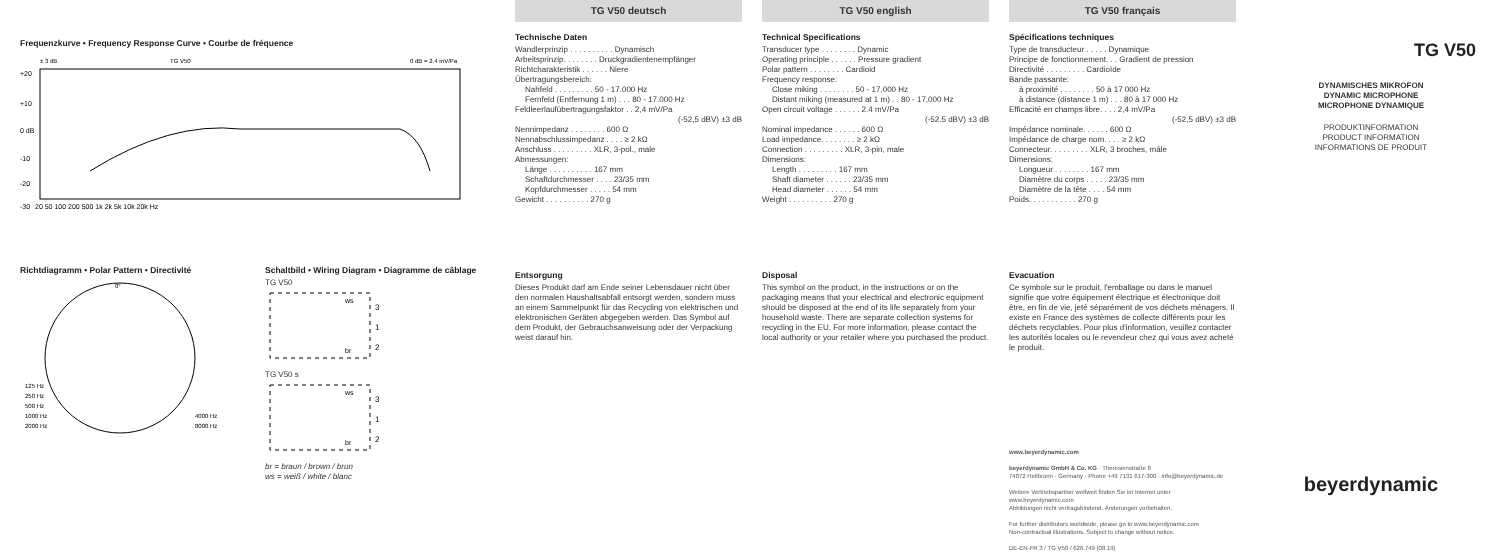Frequenzkurve • Frequency Response Curve • Courbe de fréquence
± 3 dB
TG V50
0 dB = 2.4 mV/Pa
+20
+10
0 dB
-10
-20
-30
20 50 100 200 500 1k 2k 5k 10k 20k Hz
Richtdiagramm • Polar Pattern • Directivité
0°
125 Hz
250 Hz
500 Hz
1000 Hz
2000 Hz
4000 Hz
8000 Hz
Schaltbild • Wiring Diagram • Diagramme de câblage
TG V50
ws
3
1
br
2
TG V50 s
ws
3
1
br
2
br = braun / brown / brun
ws = weiß / white / blanc
TG V50 deutsch
Technische Daten
Wandlerprinzip . . . . . . . . . . Dynamisch
Arbeitsprinzip. . . . . . . . Druckgradientenempfänger
Richtcharakteristik . . . . . . Niere
Übertragungsbereich:
Nahfeld . . . . . . . . . 50 - 17.000 Hz
Fernfeld (Entfernung 1 m) . . . 80 - 17.000 Hz
Feldleerlaufübertragungsfaktor . . 2,4 mV/Pa
(-52,5 dBV) ±3 dB
Nennimpedanz . . . . . . . . 600 Ω
Nennabschlussimpedanz . . . . ≥ 2 kΩ
Anschluss . . . . . . . . . XLR, 3-pol., male
Abmessungen:
Länge . . . . . . . . . . 167 mm
Schaftdurchmesser . . . . 23/35 mm
Kopfdurchmesser . . . . . 54 mm
Gewicht . . . . . . . . . . 270 g
Entsorgung
Dieses Produkt darf am Ende seiner Lebensdauer nicht über den normalen Haushaltsabfall entsorgt werden, sondern muss an einem Sammelpunkt für das Recycling von elektrischen und elektronischen Geräten abgegeben werden. Das Symbol auf dem Produkt, der Gebrauchsanweisung oder der Verpackung weist darauf hin.
TG V50 english
Technical Specifications
Transducer type . . . . . . . . Dynamic
Operating principle . . . . . . Pressure gradient
Polar pattern . . . . . . . . Cardioid
Frequency response:
Close miking . . . . . . . . 50 - 17,000 Hz
Distant miking (measured at 1 m) . . 80 - 17,000 Hz
Open circuit voltage . . . . . . 2.4 mV/Pa
(-52.5 dBV) ±3 dB
Nominal impedance . . . . . . 600 Ω
Load impedance. . . . . . . . ≥ 2 kΩ
Connection . . . . . . . . . XLR, 3-pin, male
Dimensions:
Length . . . . . . . . . 167 mm
Shaft diameter . . . . . . 23/35 mm
Head diameter . . . . . . 54 mm
Weight . . . . . . . . . . 270 g
Disposal
This symbol on the product, in the instructions or on the packaging means that your electrical and electronic equipment should be disposed at the end of its life separately from your household waste. There are separate collection systems for recycling in the EU. For more information, please contact the local authority or your retailer where you purchased the product.
TG V50 français
Spécifications techniques
Type de transducteur . . . . . Dynamique
Principe de fonctionnement. . . Gradient de pression
Directivité . . . . . . . . . Cardioïde
Bande passante:
à proximité . . . . . . . . 50 à 17 000 Hz
à distance (distance 1 m) . . . 80 à 17 000 Hz
Efficacité en champs libre. . . . 2,4 mV/Pa
(-52,5 dBV) ±3 dB
Impédance nominale. . . . . . 600 Ω
Impédance de charge nom. . . . ≥ 2 kΩ
Connecteur. . . . . . . . . XLR, 3 broches, mâle
Dimensions:
Longueur . . . . . . . . 167 mm
Diamètre du corps . . . . . 23/35 mm
Diamètre de la tête . . . . 54 mm
Poids. . . . . . . . . . . 270 g
Evacuation
Ce symbole sur le produit, l'emballage ou dans le manuel signifie que votre équipement électrique et électronique doit être, en fin de vie, jeté séparément de vos déchets ménagers. Il existe en France des systèmes de collecte différents pour les déchets recyclables. Pour plus d'information, veuillez contacter les autorités locales ou le revendeur chez qui vous avez acheté le produit.
www.beyerdynamic.com
beyerdynamic GmbH & Co. KG · Theresienstraße 8
74072 Heilbronn · Germany · Phone +49 7131 617-300 · info@beyerdynamic.de
Weitere Vertriebspartner weltweit finden Sie im Internet unter www.beyerdynamic.com
Abbildungen nicht vertragsbindend. Änderungen vorbehalten.
For further distributors worldwide, please go to www.beyerdynamic.com
Non-contractual illustrations. Subject to change without notice.
DE-EN-FR 3 / TG V50 / 626.749 (08.19)
TG V50
DYNAMISCHES MIKROFON
DYNAMIC MICROPHONE
MICROPHONE DYNAMIQUE
PRODUKTINFORMATION
PRODUCT INFORMATION
INFORMATIONS DE PRODUIT
beyerdynamic